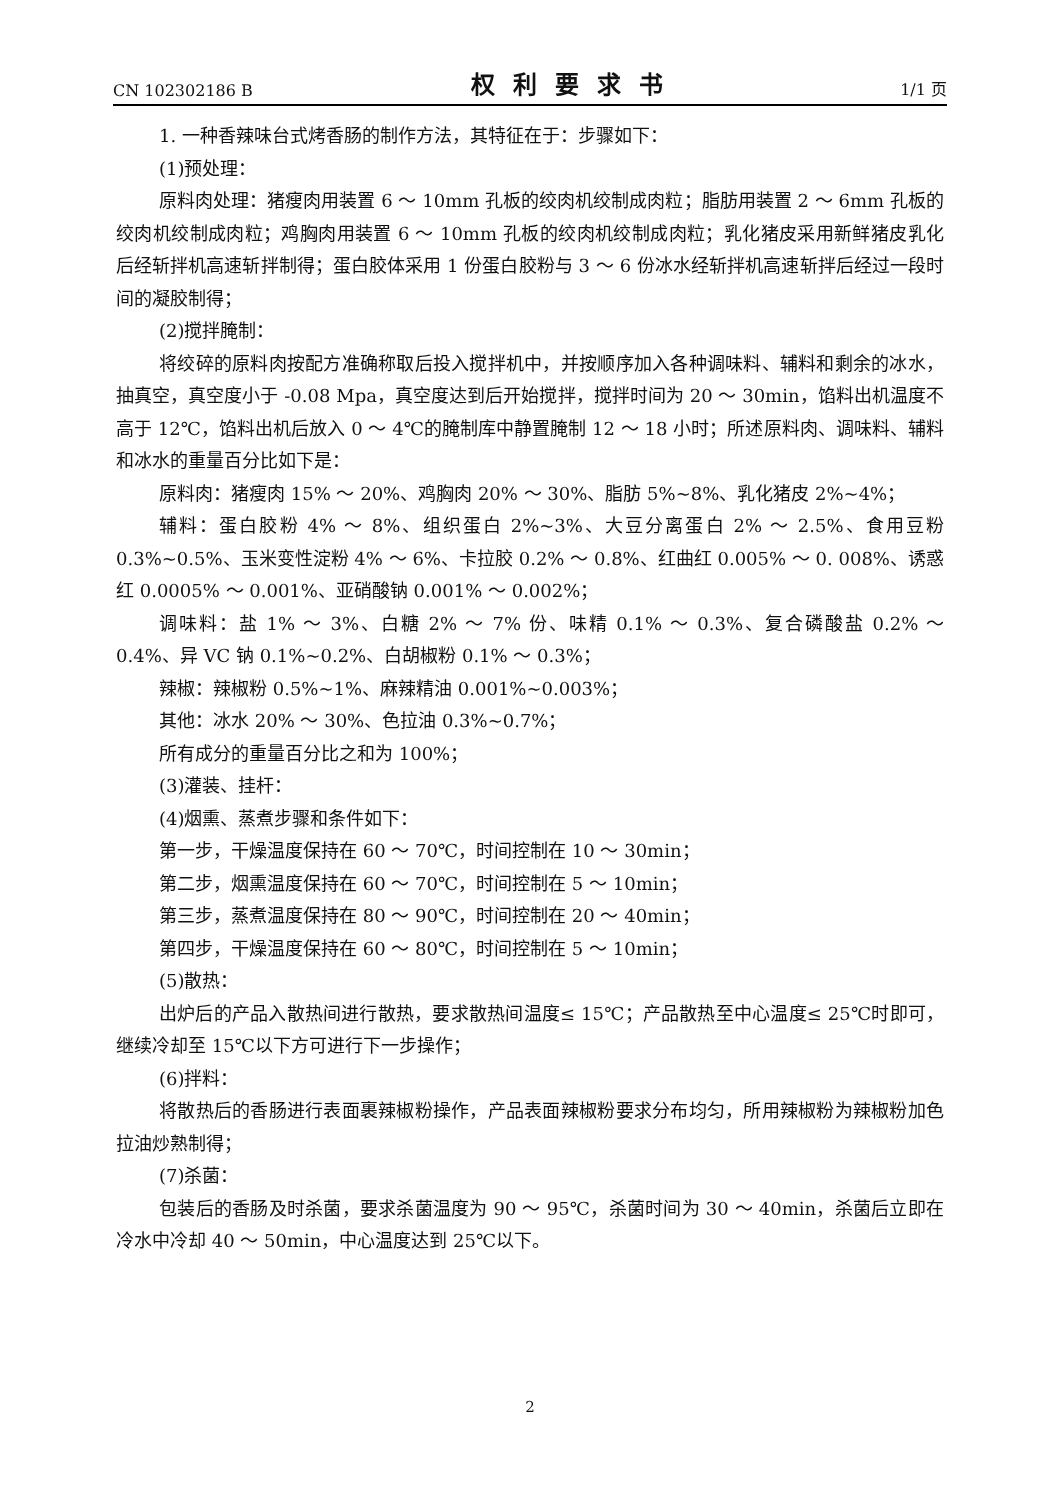CN 102302186 B 权利要求书 1/1 页
1. 一种香辣味台式烤香肠的制作方法，其特征在于：步骤如下：
(1)预处理：
原料肉处理：猪瘦肉用装置 6 ～ 10mm 孔板的绞肉机绞制成肉粒；脂肪用装置 2 ～ 6mm 孔板的绞肉机绞制成肉粒；鸡胸肉用装置 6 ～ 10mm 孔板的绞肉机绞制成肉粒；乳化猪皮采用新鲜猪皮乳化后经斩拌机高速斩拌制得；蛋白胶体采用 1 份蛋白胶粉与 3 ～ 6 份冰水经斩拌机高速斩拌后经过一段时间的凝胶制得；
(2)搅拌腌制：
将绞碎的原料肉按配方准确称取后投入搅拌机中，并按顺序加入各种调味料、辅料和剩余的冰水，抽真空，真空度小于 -0.08 Mpa，真空度达到后开始搅拌，搅拌时间为 20 ～ 30min，馅料出机温度不高于 12℃，馅料出机后放入 0 ～ 4℃的腌制库中静置腌制 12 ～ 18 小时；所述原料肉、调味料、辅料和冰水的重量百分比如下是：
原料肉：猪瘦肉 15% ～ 20%、鸡胸肉 20% ～ 30%、脂肪 5%~8%、乳化猪皮 2%~4%；
辅料：蛋白胶粉 4% ～ 8%、组织蛋白 2%~3%、大豆分离蛋白 2% ～ 2.5%、食用豆粉 0.3%~0.5%、玉米变性淀粉 4% ～ 6%、卡拉胶 0.2% ～ 0.8%、红曲红 0.005% ～ 0. 008%、诱惑红 0.0005% ～ 0.001%、亚硝酸钠 0.001% ～ 0.002%；
调味料：盐 1% ～ 3%、白糖 2% ～ 7% 份、味精 0.1% ～ 0.3%、复合磷酸盐 0.2% ～ 0.4%、异 VC 钠 0.1%~0.2%、白胡椒粉 0.1% ～ 0.3%；
辣椒：辣椒粉 0.5%~1%、麻辣精油 0.001%~0.003%；
其他：冰水 20% ～ 30%、色拉油 0.3%~0.7%；
所有成分的重量百分比之和为 100%；
(3)灌装、挂杆：
(4)烟熏、蒸煮步骤和条件如下：
第一步，干燥温度保持在 60 ～ 70℃，时间控制在 10 ～ 30min；
第二步，烟熏温度保持在 60 ～ 70℃，时间控制在 5 ～ 10min；
第三步，蒸煮温度保持在 80 ～ 90℃，时间控制在 20 ～ 40min；
第四步，干燥温度保持在 60 ～ 80℃，时间控制在 5 ～ 10min；
(5)散热：
出炉后的产品入散热间进行散热，要求散热间温度≤ 15℃；产品散热至中心温度≤ 25℃时即可，继续冷却至 15℃以下方可进行下一步操作；
(6)拌料：
将散热后的香肠进行表面裹辣椒粉操作，产品表面辣椒粉要求分布均匀，所用辣椒粉为辣椒粉加色拉油炒熟制得；
(7)杀菌：
包装后的香肠及时杀菌，要求杀菌温度为 90 ～ 95℃，杀菌时间为 30 ～ 40min，杀菌后立即在冷水中冷却 40 ～ 50min，中心温度达到 25℃以下。
2